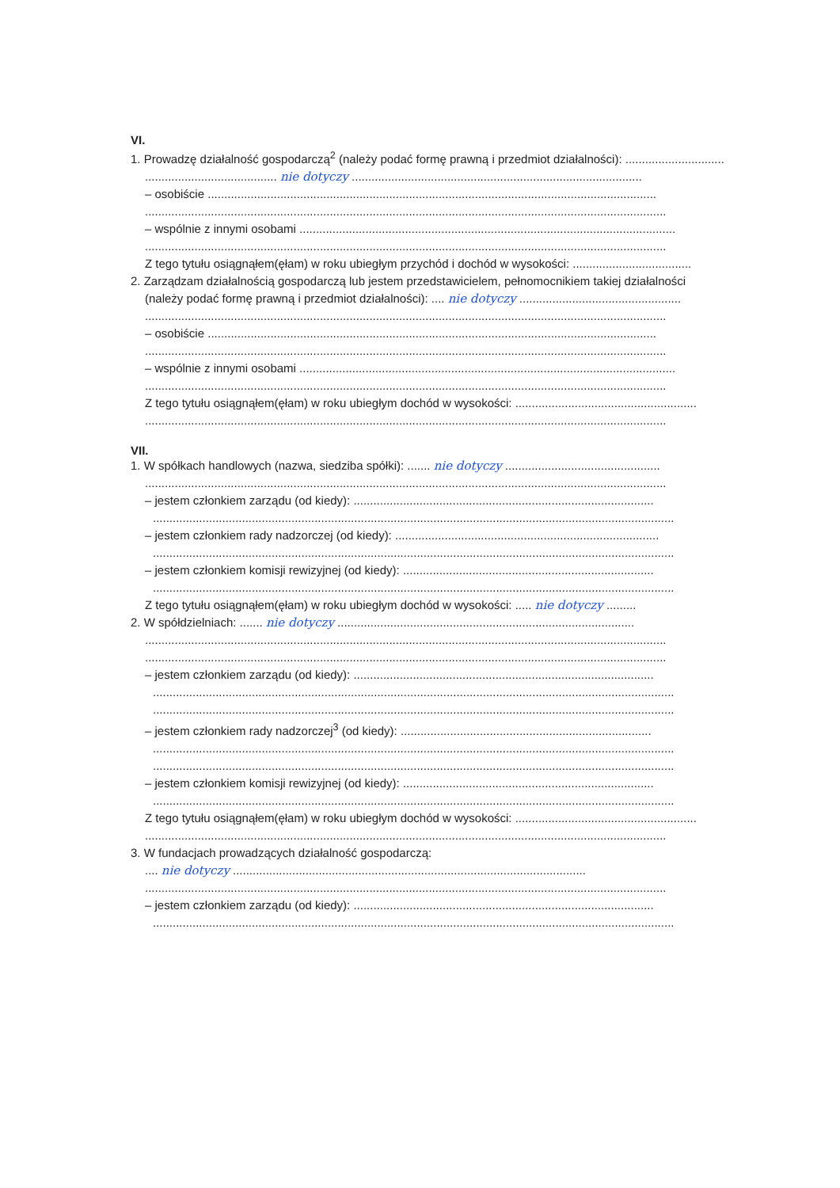VI.
1. Prowadzę działalność gospodarczą<sup>2</sup> (należy podać formę prawną i przedmiot działalności): ..............................
........................................ nie dotyczy ........................................................................................
– osobiście ........................................................................................................................................
..............................................................................................................................................................
– wspólnie z innymi osobami ..................................................................................................................
..............................................................................................................................................................
Z tego tytułu osiągnąłem(ęłam) w roku ubiegłym przychód i dochód w wysokości: ....................................
2. Zarządzam działalnością gospodarczą lub jestem przedstawicielem, pełnomocnikiem takiej działalności
(należy podać formę prawną i przedmiot działalności): .... nie dotyczy .................................................
..............................................................................................................................................................
– osobiście ........................................................................................................................................
..............................................................................................................................................................
– wspólnie z innymi osobami ..................................................................................................................
..............................................................................................................................................................
Z tego tytułu osiągnąłem(ęłam) w roku ubiegłym dochód w wysokości: .......................................................
..............................................................................................................................................................
VII.
1. W spółkach handlowych (nazwa, siedziba spółki): ....... nie dotyczy ...............................................
..............................................................................................................................................................
– jestem członkiem zarządu (od kiedy): ...........................................................................................
..............................................................................................................................................................
– jestem członkiem rady nadzorczej (od kiedy): ................................................................................
..............................................................................................................................................................
– jestem członkiem komisji rewizyjnej (od kiedy): ............................................................................
..............................................................................................................................................................
Z tego tytułu osiągnąłem(ęłam) w roku ubiegłym dochód w wysokości: ..... nie dotyczy .........
2. W spółdzielniach: ....... nie dotyczy ..........................................................................................
..............................................................................................................................................................
..............................................................................................................................................................
– jestem członkiem zarządu (od kiedy): ...........................................................................................
..............................................................................................................................................................
..............................................................................................................................................................
– jestem członkiem rady nadzorczej<sup>3</sup> (od kiedy): ............................................................................
..............................................................................................................................................................
..............................................................................................................................................................
– jestem członkiem komisji rewizyjnej (od kiedy): ............................................................................
..............................................................................................................................................................
Z tego tytułu osiągnąłem(ęłam) w roku ubiegłym dochód w wysokości: .......................................................
..............................................................................................................................................................
3. W fundacjach prowadzących działalność gospodarczą:
.... nie dotyczy ...........................................................................................................
..............................................................................................................................................................
– jestem członkiem zarządu (od kiedy): ...........................................................................................
..............................................................................................................................................................